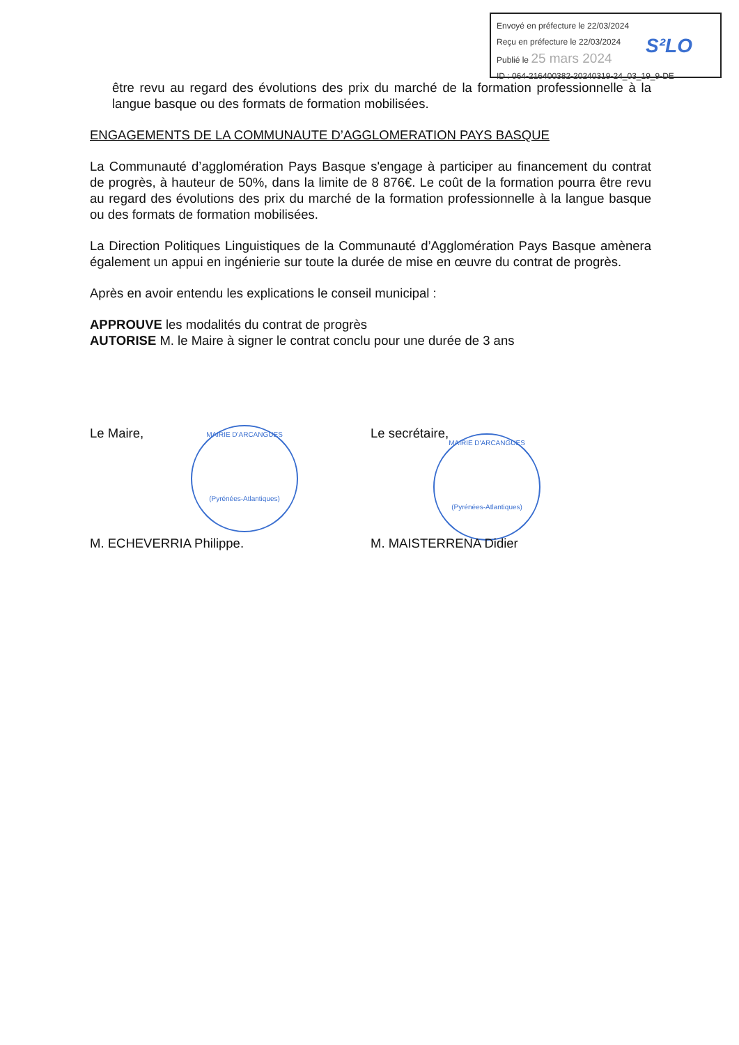Envoyé en préfecture le 22/03/2024
Reçu en préfecture le 22/03/2024
Publié le 25 mars 2024
S²LO
ID : 064-216400382-20240319-24_03_19_9-DE
être revu au regard des évolutions des prix du marché de la formation professionnelle à la langue basque ou des formats de formation mobilisées.
ENGAGEMENTS DE LA COMMUNAUTE D’AGGLOMERATION PAYS BASQUE
La Communauté d’agglomération Pays Basque s'engage à participer au financement du contrat de progrès, à hauteur de 50%, dans la limite de 8 876€. Le coût de la formation pourra être revu au regard des évolutions des prix du marché de la formation professionnelle à la langue basque ou des formats de formation mobilisées.
La Direction Politiques Linguistiques de la Communauté d’Agglomération Pays Basque amènera également un appui en ingénierie sur toute la durée de mise en œuvre du contrat de progrès.
Après en avoir entendu les explications le conseil municipal :
APPROUVE les modalités du contrat de progrès
AUTORISE M. le Maire à signer le contrat conclu pour une durée de 3 ans
Le Maire,
MAIRIE D'ARCANGUES
(Pyrénées-Atlantiques)
M. ECHEVERRIA Philippe.
Le secrétaire,
MAIRIE D'ARCANGUES
(Pyrénées-Atlantiques)
M. MAISTERRENA Didier